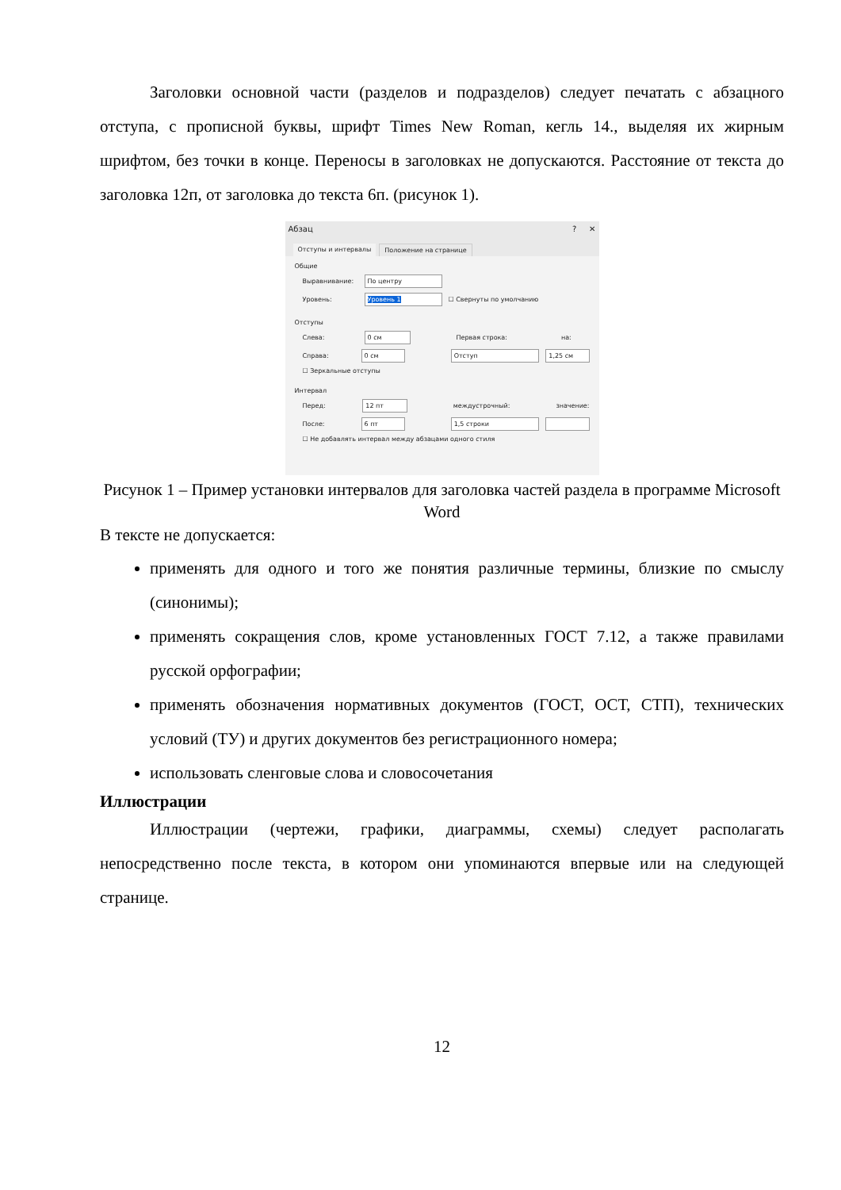Заголовки основной части (разделов и подразделов) следует печатать с абзацного отступа, с прописной буквы, шрифт Times New Roman, кегль 14., выделяя их жирным шрифтом, без точки в конце. Переносы в заголовках не допускаются. Расстояние от текста до заголовка 12п, от заголовка до текста 6п. (рисунок 1).
Абзац? ✕
Отступы и интервалы Положение на странице
Общие
Выравнивание: По центру
Уровень: Уровень 1 ☐ Свернуты по умолчанию
Отступы
Слева: 0 см Первая строка: на:
Справа: 0 см Отступ 1,25 см
☐ Зеркальные отступы
Интервал
Перед: 12 пт междустрочный: значение:
После: 6 пт 1,5 строки
☐ Не добавлять интервал между абзацами одного стиля
Рисунок 1 – Пример установки интервалов для заголовка частей раздела в программе Microsoft Word
В тексте не допускается:
применять для одного и того же понятия различные термины, близкие по смыслу (синонимы);
применять сокращения слов, кроме установленных ГОСТ 7.12, а также правилами русской орфографии;
применять обозначения нормативных документов (ГОСТ, ОСТ, СТП), технических условий (ТУ) и других документов без регистрационного номера;
использовать сленговые слова и словосочетания
Иллюстрации
Иллюстрации (чертежи, графики, диаграммы, схемы) следует располагать непосредственно после текста, в котором они упоминаются впервые или на следующей странице.
12